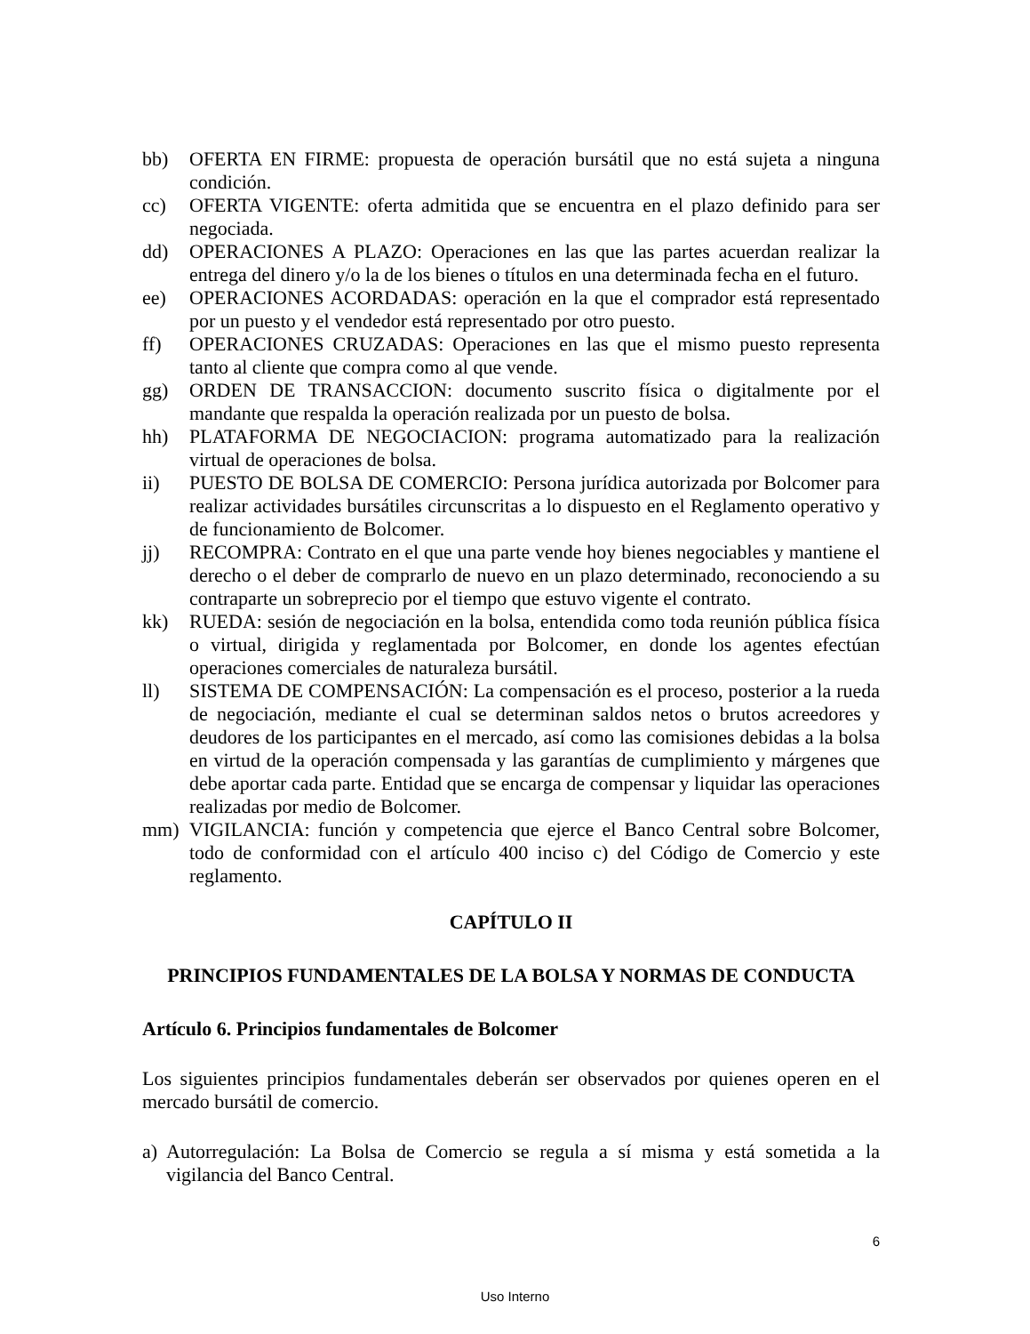bb) OFERTA EN FIRME: propuesta de operación bursátil que no está sujeta a ninguna condición.
cc) OFERTA VIGENTE: oferta admitida que se encuentra en el plazo definido para ser negociada.
dd) OPERACIONES A PLAZO: Operaciones en las que las partes acuerdan realizar la entrega del dinero y/o la de los bienes o títulos en una determinada fecha en el futuro.
ee) OPERACIONES ACORDADAS: operación en la que el comprador está representado por un puesto y el vendedor está representado por otro puesto.
ff) OPERACIONES CRUZADAS: Operaciones en las que el mismo puesto representa tanto al cliente que compra como al que vende.
gg) ORDEN DE TRANSACCION: documento suscrito física o digitalmente por el mandante que respalda la operación realizada por un puesto de bolsa.
hh) PLATAFORMA DE NEGOCIACION: programa automatizado para la realización virtual de operaciones de bolsa.
ii) PUESTO DE BOLSA DE COMERCIO: Persona jurídica autorizada por Bolcomer para realizar actividades bursátiles circunscritas a lo dispuesto en el Reglamento operativo y de funcionamiento de Bolcomer.
jj) RECOMPRA: Contrato en el que una parte vende hoy bienes negociables y mantiene el derecho o el deber de comprarlo de nuevo en un plazo determinado, reconociendo a su contraparte un sobreprecio por el tiempo que estuvo vigente el contrato.
kk) RUEDA: sesión de negociación en la bolsa, entendida como toda reunión pública física o virtual, dirigida y reglamentada por Bolcomer, en donde los agentes efectúan operaciones comerciales de naturaleza bursátil.
ll) SISTEMA DE COMPENSACIÓN: La compensación es el proceso, posterior a la rueda de negociación, mediante el cual se determinan saldos netos o brutos acreedores y deudores de los participantes en el mercado, así como las comisiones debidas a la bolsa en virtud de la operación compensada y las garantías de cumplimiento y márgenes que debe aportar cada parte. Entidad que se encarga de compensar y liquidar las operaciones realizadas por medio de Bolcomer.
mm) VIGILANCIA: función y competencia que ejerce el Banco Central sobre Bolcomer, todo de conformidad con el artículo 400 inciso c) del Código de Comercio y este reglamento.
CAPÍTULO II
PRINCIPIOS FUNDAMENTALES DE LA BOLSA Y NORMAS DE CONDUCTA
Artículo 6. Principios fundamentales de Bolcomer
Los siguientes principios fundamentales deberán ser observados por quienes operen en el mercado bursátil de comercio.
a) Autorregulación: La Bolsa de Comercio se regula a sí misma y está sometida a la vigilancia del Banco Central.
6
Uso Interno